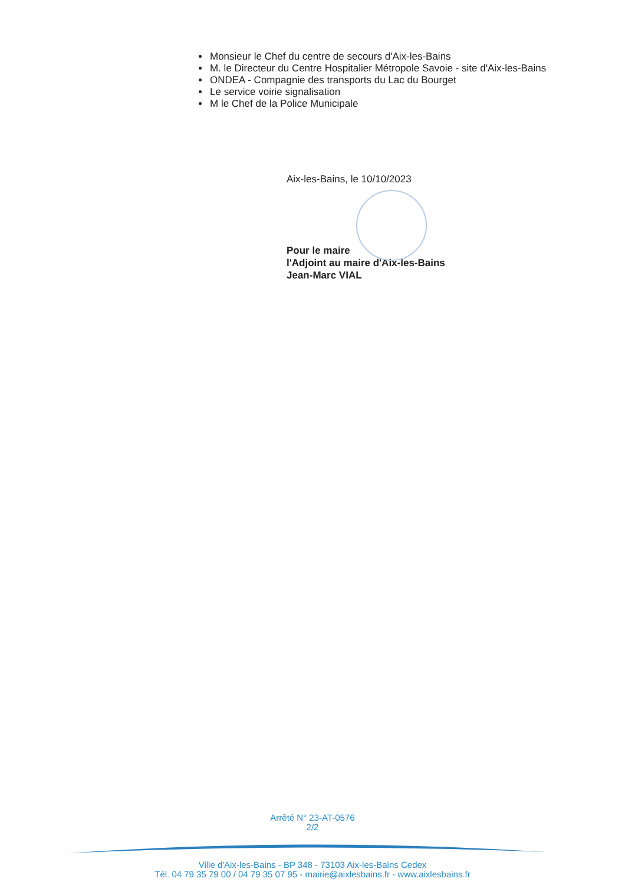Monsieur le Chef du centre de secours d'Aix-les-Bains
M. le Directeur du Centre Hospitalier Métropole Savoie - site d'Aix-les-Bains
ONDEA - Compagnie des transports du Lac du Bourget
Le service voirie signalisation
M le Chef de la Police Municipale
Aix-les-Bains, le 10/10/2023
Pour le maire
l'Adjoint au maire d'Aix-les-Bains
Jean-Marc VIAL
Arrêté N° 23-AT-0576
2/2
Ville d'Aix-les-Bains - BP 348 - 73103 Aix-les-Bains Cedex
Tél. 04 79 35 79 00 / 04 79 35 07 95 - mairie@aixlesbains.fr - www.aixlesbains.fr